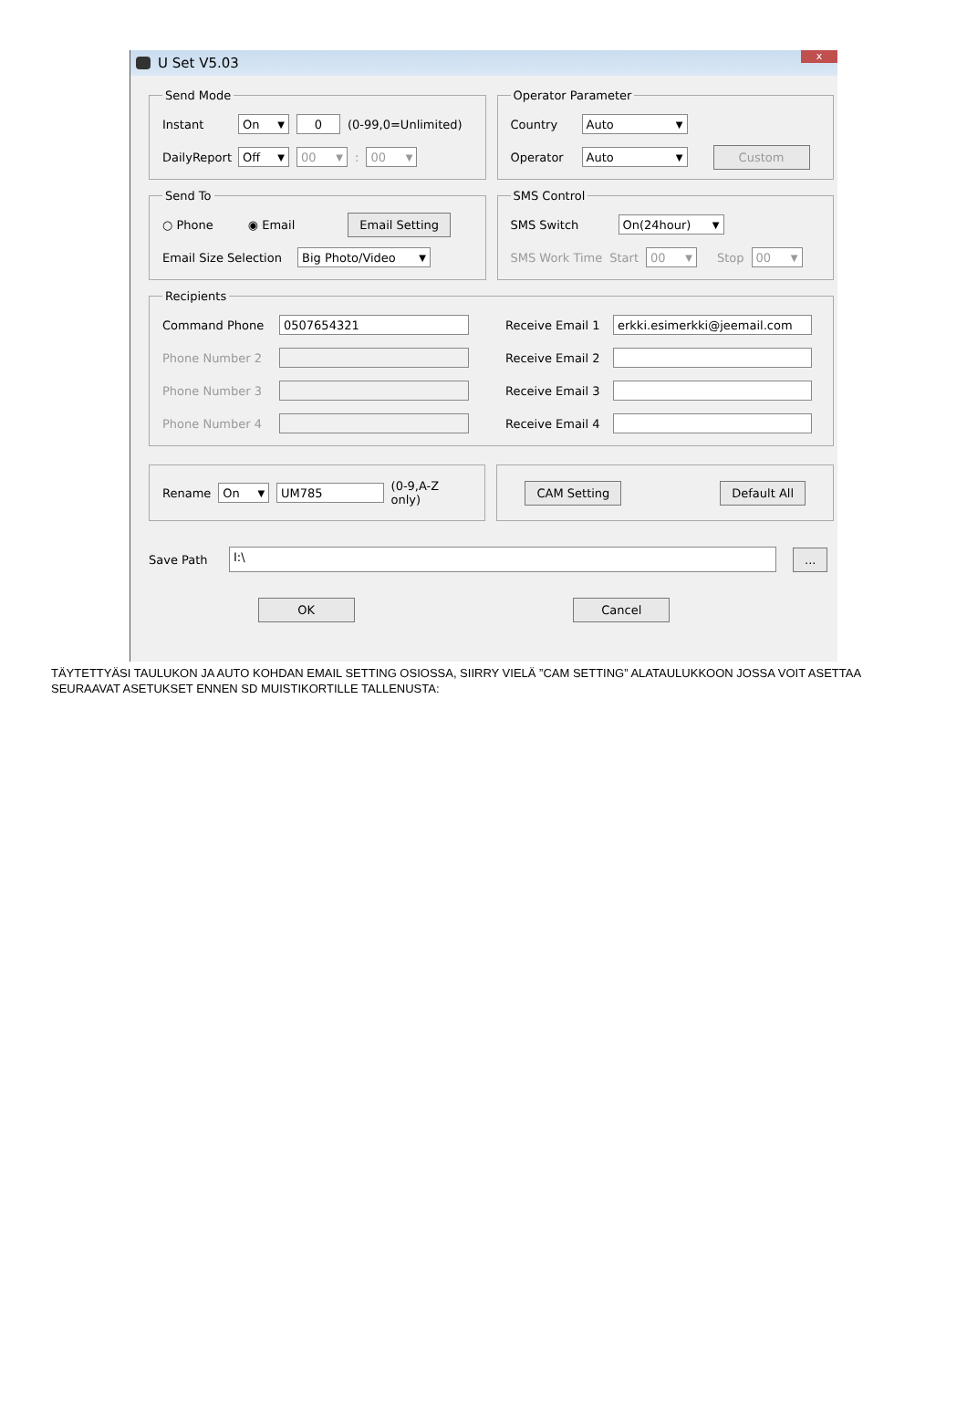U Set V5.03 x
Send Mode
Instant On ▼ 0 (0-99,0=Unlimited)
DailyReport Off ▼ 00 ▼: 00 ▼
Operator Parameter
Country Auto ▼
Operator Auto ▼ Custom
Send To
○ Phone ◉ Email Email Setting
Email Size Selection Big Photo/Video ▼
SMS Control
SMS Switch On(24hour) ▼
SMS Work Time Start 00 ▼ Stop 00 ▼
Recipients
Command Phone 0507654321
Phone Number 2
Phone Number 3
Phone Number 4
Receive Email 1 erkki.esimerkki@jeemail.com
Receive Email 2
Receive Email 3
Receive Email 4
Rename On ▼ UM785 (0-9,A-Z only)
CAM Setting Default All
Save Path I:\...
OK Cancel
TÄYTETTYÄSI TAULUKON JA AUTO KOHDAN EMAIL SETTING OSIOSSA, SIIRRY VIELÄ ”CAM SETTING” ALATAULUKKOON JOSSA VOIT ASETTAA SEURAAVAT ASETUKSET ENNEN SD MUISTIKORTILLE TALLENUSTA: